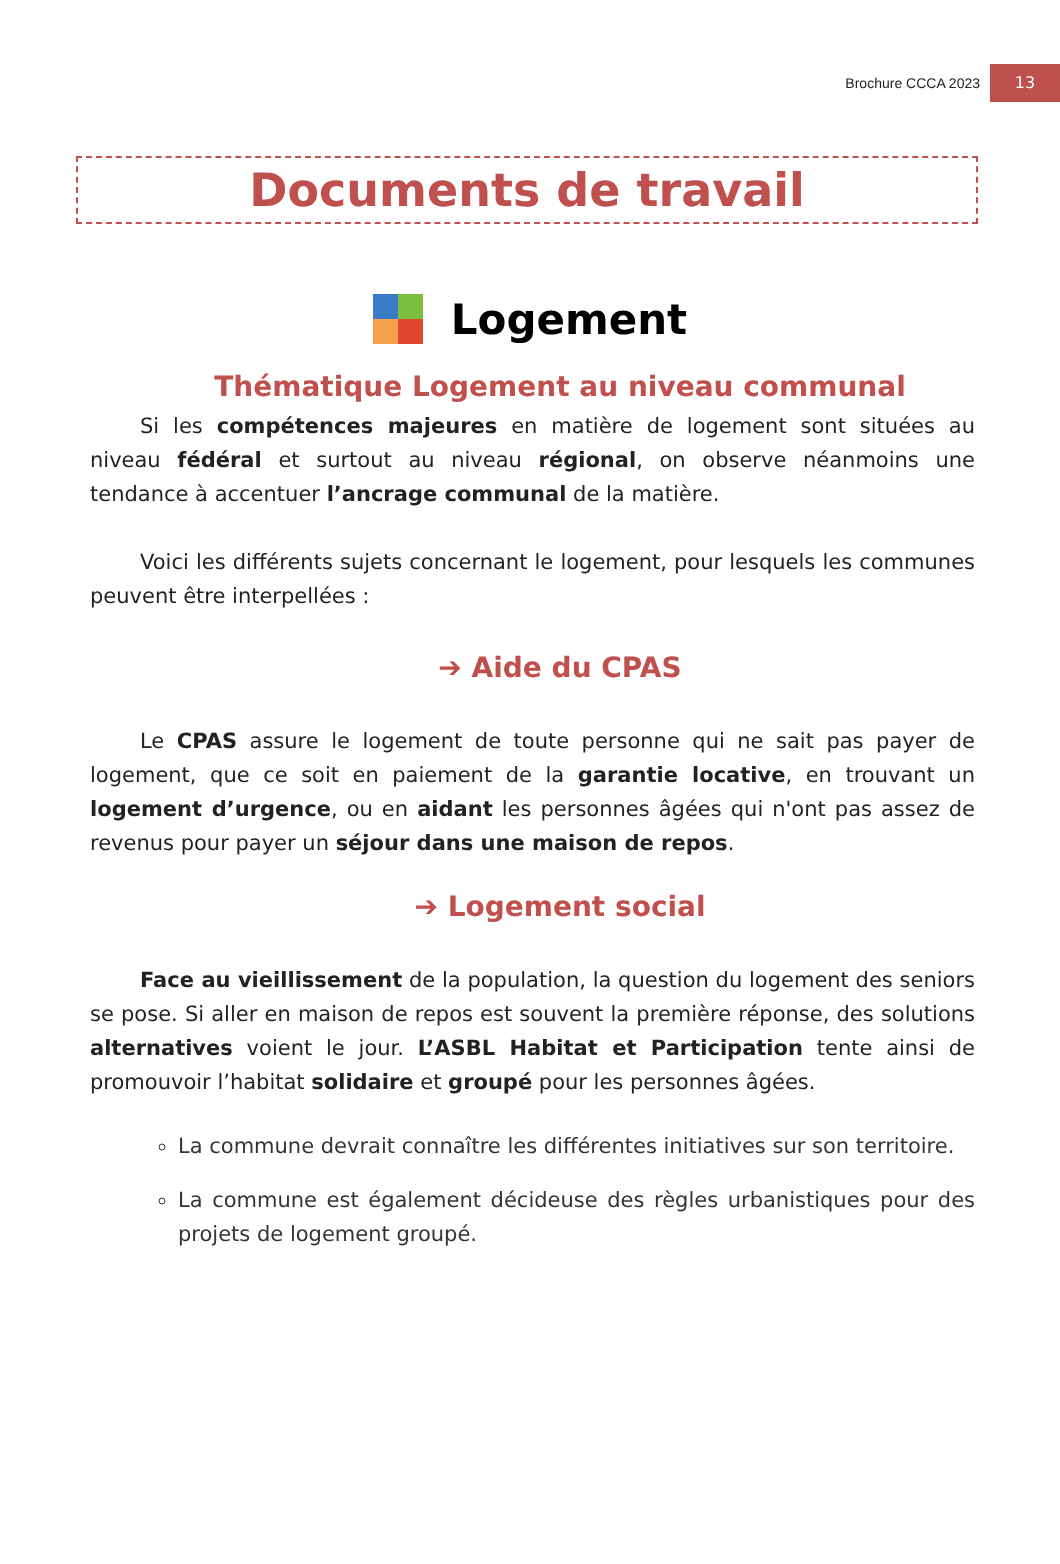Brochure CCCA 2023 13
Documents de travail
Logement
Thématique Logement au niveau communal
Si les compétences majeures en matière de logement sont situées au niveau fédéral et surtout au niveau régional, on observe néanmoins une tendance à accentuer l’ancrage communal de la matière.
Voici les différents sujets concernant le logement, pour lesquels les communes peuvent être interpellées :
➔ Aide du CPAS
Le CPAS assure le logement de toute personne qui ne sait pas payer de logement, que ce soit en paiement de la garantie locative, en trouvant un logement d’urgence, ou en aidant les personnes âgées qui n'ont pas assez de revenus pour payer un séjour dans une maison de repos.
➔ Logement social
Face au vieillissement de la population, la question du logement des seniors se pose. Si aller en maison de repos est souvent la première réponse, des solutions alternatives voient le jour. L’ASBL Habitat et Participation tente ainsi de promouvoir l’habitat solidaire et groupé pour les personnes âgées.
La commune devrait connaître les différentes initiatives sur son territoire.
La commune est également décideuse des règles urbanistiques pour des projets de logement groupé.